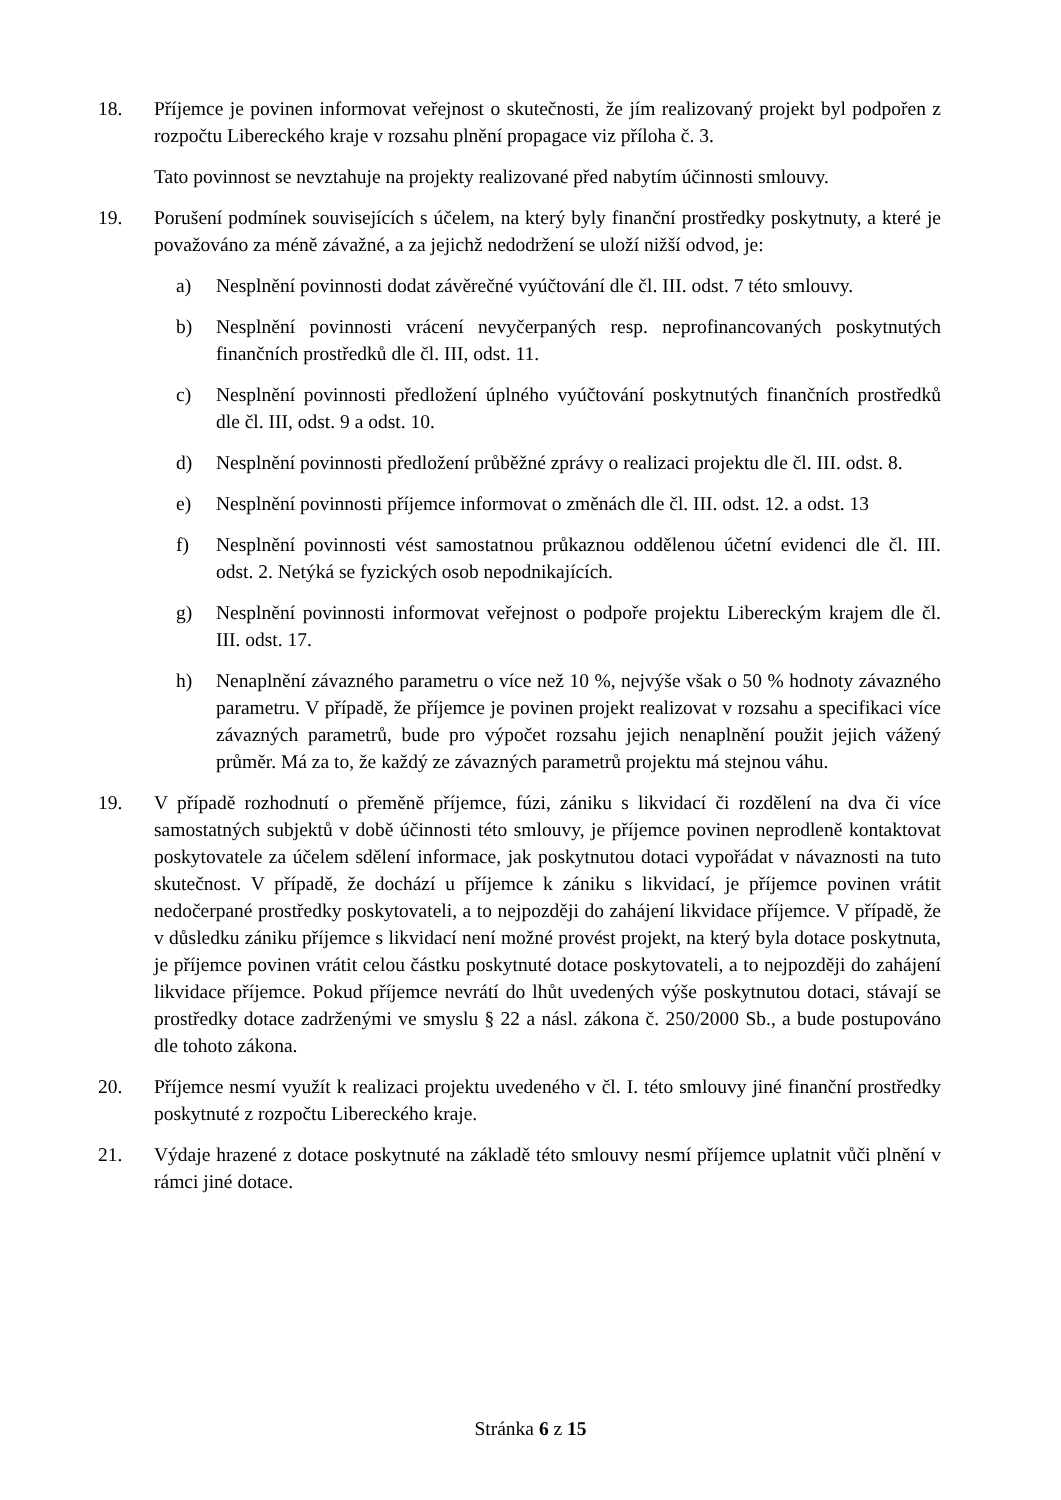18. Příjemce je povinen informovat veřejnost o skutečnosti, že jím realizovaný projekt byl podpořen z rozpočtu Libereckého kraje v rozsahu plnění propagace viz příloha č. 3.
Tato povinnost se nevztahuje na projekty realizované před nabytím účinnosti smlouvy.
19. Porušení podmínek souvisejících s účelem, na který byly finanční prostředky poskytnuty, a které je považováno za méně závažné, a za jejichž nedodržení se uloží nižší odvod, je:
a) Nesplnění povinnosti dodat závěrečné vyúčtování dle čl. III. odst. 7 této smlouvy.
b) Nesplnění povinnosti vrácení nevyčerpaných resp. neprofinancovaných poskytnutých finančních prostředků dle čl. III, odst. 11.
c) Nesplnění povinnosti předložení úplného vyúčtování poskytnutých finančních prostředků dle čl. III, odst. 9 a odst. 10.
d) Nesplnění povinnosti předložení průběžné zprávy o realizaci projektu dle čl. III. odst. 8.
e) Nesplnění povinnosti příjemce informovat o změnách dle čl. III. odst. 12. a odst. 13
f) Nesplnění povinnosti vést samostatnou průkaznou oddělenou účetní evidenci dle čl. III. odst. 2. Netýká se fyzických osob nepodnikajících.
g) Nesplnění povinnosti informovat veřejnost o podpoře projektu Libereckým krajem dle čl. III. odst. 17.
h) Nenaplnění závazného parametru o více než 10 %, nejvýše však o 50 % hodnoty závazného parametru. V případě, že příjemce je povinen projekt realizovat v rozsahu a specifikaci více závazných parametrů, bude pro výpočet rozsahu jejich nenaplnění použit jejich vážený průměr. Má za to, že každý ze závazných parametrů projektu má stejnou váhu.
19. V případě rozhodnutí o přeměně příjemce, fúzi, zániku s likvidací či rozdělení na dva či více samostatných subjektů v době účinnosti této smlouvy, je příjemce povinen neprodleně kontaktovat poskytovatele za účelem sdělení informace, jak poskytnutou dotaci vypořádat v návaznosti na tuto skutečnost. V případě, že dochází u příjemce k zániku s likvidací, je příjemce povinen vrátit nedočerpané prostředky poskytovateli, a to nejpozději do zahájení likvidace příjemce. V případě, že v důsledku zániku příjemce s likvidací není možné provést projekt, na který byla dotace poskytnuta, je příjemce povinen vrátit celou částku poskytnuté dotace poskytovateli, a to nejpozději do zahájení likvidace příjemce. Pokud příjemce nevrátí do lhůt uvedených výše poskytnutou dotaci, stávají se prostředky dotace zadrženými ve smyslu § 22 a násl. zákona č. 250/2000 Sb., a bude postupováno dle tohoto zákona.
20. Příjemce nesmí využít k realizaci projektu uvedeného v čl. I. této smlouvy jiné finanční prostředky poskytnuté z rozpočtu Libereckého kraje.
21. Výdaje hrazené z dotace poskytnuté na základě této smlouvy nesmí příjemce uplatnit vůči plnění v rámci jiné dotace.
Stránka 6 z 15